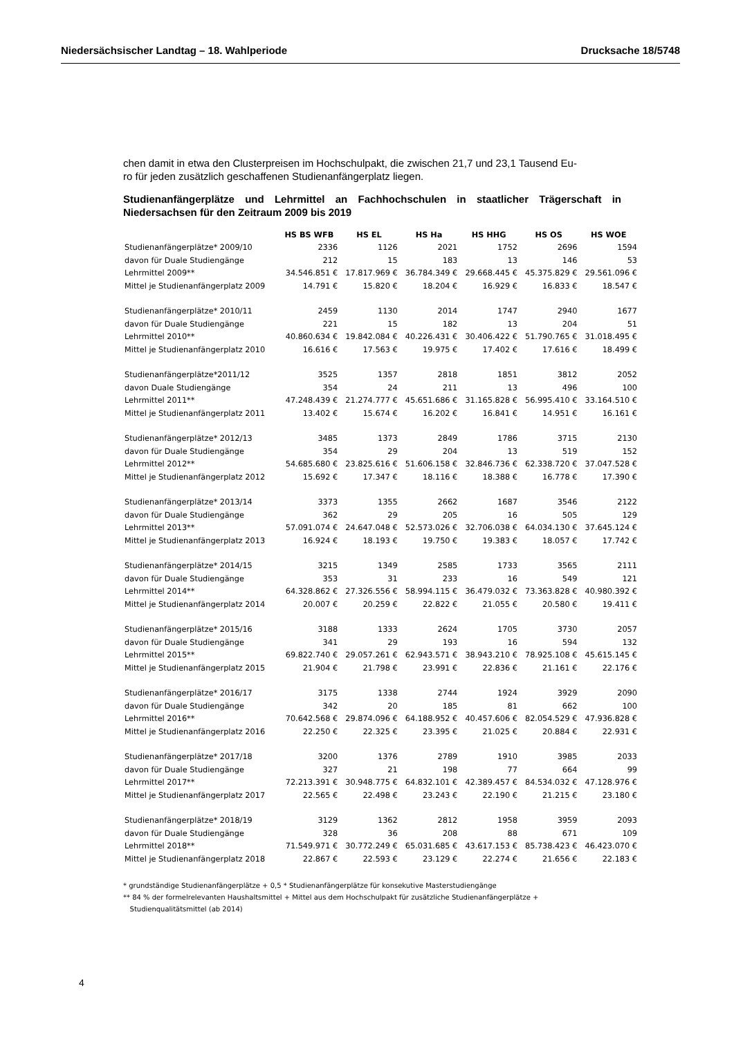Niedersächsischer Landtag – 18. Wahlperiode Drucksache 18/5748
chen damit in etwa den Clusterpreisen im Hochschulpakt, die zwischen 21,7 und 23,1 Tausend Eu-
ro für jeden zusätzlich geschaffenen Studienanfängerplatz liegen.
Studienanfängerplätze und Lehrmittel an Fachhochschulen in staatlicher Trägerschaft in Niedersachsen für den Zeitraum 2009 bis 2019
| | HS BS WFB | HS EL | HS Ha | HS HHG | HS OS | HS WOE |
| --- | --- | --- | --- | --- | --- | --- |
| Studienanfängerplätze* 2009/10 | 2336 | 1126 | 2021 | 1752 | 2696 | 1594 |
| davon für Duale Studiengänge | 212 | 15 | 183 | 13 | 146 | 53 |
| Lehrmittel 2009** | 34.546.851 € | 17.817.969 € | 36.784.349 € | 29.668.445 € | 45.375.829 € | 29.561.096 € |
| Mittel je Studienanfängerplatz 2009 | 14.791 € | 15.820 € | 18.204 € | 16.929 € | 16.833 € | 18.547 € |
| Studienanfängerplätze* 2010/11 | 2459 | 1130 | 2014 | 1747 | 2940 | 1677 |
| davon für Duale Studiengänge | 221 | 15 | 182 | 13 | 204 | 51 |
| Lehrmittel 2010** | 40.860.634 € | 19.842.084 € | 40.226.431 € | 30.406.422 € | 51.790.765 € | 31.018.495 € |
| Mittel je Studienanfängerplatz 2010 | 16.616 € | 17.563 € | 19.975 € | 17.402 € | 17.616 € | 18.499 € |
| Studienanfängerplätze*2011/12 | 3525 | 1357 | 2818 | 1851 | 3812 | 2052 |
| davon Duale Studiengänge | 354 | 24 | 211 | 13 | 496 | 100 |
| Lehrmittel 2011** | 47.248.439 € | 21.274.777 € | 45.651.686 € | 31.165.828 € | 56.995.410 € | 33.164.510 € |
| Mittel je Studienanfängerplatz 2011 | 13.402 € | 15.674 € | 16.202 € | 16.841 € | 14.951 € | 16.161 € |
| Studienanfängerplätze* 2012/13 | 3485 | 1373 | 2849 | 1786 | 3715 | 2130 |
| davon für Duale Studiengänge | 354 | 29 | 204 | 13 | 519 | 152 |
| Lehrmittel 2012** | 54.685.680 € | 23.825.616 € | 51.606.158 € | 32.846.736 € | 62.338.720 € | 37.047.528 € |
| Mittel je Studienanfängerplatz 2012 | 15.692 € | 17.347 € | 18.116 € | 18.388 € | 16.778 € | 17.390 € |
| Studienanfängerplätze* 2013/14 | 3373 | 1355 | 2662 | 1687 | 3546 | 2122 |
| davon für Duale Studiengänge | 362 | 29 | 205 | 16 | 505 | 129 |
| Lehrmittel 2013** | 57.091.074 € | 24.647.048 € | 52.573.026 € | 32.706.038 € | 64.034.130 € | 37.645.124 € |
| Mittel je Studienanfängerplatz 2013 | 16.924 € | 18.193 € | 19.750 € | 19.383 € | 18.057 € | 17.742 € |
| Studienanfängerplätze* 2014/15 | 3215 | 1349 | 2585 | 1733 | 3565 | 2111 |
| davon für Duale Studiengänge | 353 | 31 | 233 | 16 | 549 | 121 |
| Lehrmittel 2014** | 64.328.862 € | 27.326.556 € | 58.994.115 € | 36.479.032 € | 73.363.828 € | 40.980.392 € |
| Mittel je Studienanfängerplatz 2014 | 20.007 € | 20.259 € | 22.822 € | 21.055 € | 20.580 € | 19.411 € |
| Studienanfängerplätze* 2015/16 | 3188 | 1333 | 2624 | 1705 | 3730 | 2057 |
| davon für Duale Studiengänge | 341 | 29 | 193 | 16 | 594 | 132 |
| Lehrmittel 2015** | 69.822.740 € | 29.057.261 € | 62.943.571 € | 38.943.210 € | 78.925.108 € | 45.615.145 € |
| Mittel je Studienanfängerplatz 2015 | 21.904 € | 21.798 € | 23.991 € | 22.836 € | 21.161 € | 22.176 € |
| Studienanfängerplätze* 2016/17 | 3175 | 1338 | 2744 | 1924 | 3929 | 2090 |
| davon für Duale Studiengänge | 342 | 20 | 185 | 81 | 662 | 100 |
| Lehrmittel 2016** | 70.642.568 € | 29.874.096 € | 64.188.952 € | 40.457.606 € | 82.054.529 € | 47.936.828 € |
| Mittel je Studienanfängerplatz 2016 | 22.250 € | 22.325 € | 23.395 € | 21.025 € | 20.884 € | 22.931 € |
| Studienanfängerplätze* 2017/18 | 3200 | 1376 | 2789 | 1910 | 3985 | 2033 |
| davon für Duale Studiengänge | 327 | 21 | 198 | 77 | 664 | 99 |
| Lehrmittel 2017** | 72.213.391 € | 30.948.775 € | 64.832.101 € | 42.389.457 € | 84.534.032 € | 47.128.976 € |
| Mittel je Studienanfängerplatz 2017 | 22.565 € | 22.498 € | 23.243 € | 22.190 € | 21.215 € | 23.180 € |
| Studienanfängerplätze* 2018/19 | 3129 | 1362 | 2812 | 1958 | 3959 | 2093 |
| davon für Duale Studiengänge | 328 | 36 | 208 | 88 | 671 | 109 |
| Lehrmittel 2018** | 71.549.971 € | 30.772.249 € | 65.031.685 € | 43.617.153 € | 85.738.423 € | 46.423.070 € |
| Mittel je Studienanfängerplatz 2018 | 22.867 € | 22.593 € | 23.129 € | 22.274 € | 21.656 € | 22.183 € |
* grundständige Studienanfängerplätze + 0,5 * Studienanfängerplätze für konsekutive Masterstudiengänge
** 84 % der formelrelevanten Haushaltsmittel + Mittel aus dem Hochschulpakt für zusätzliche Studienanfängerplätze +
Studienqualitätsmittel (ab 2014)
4